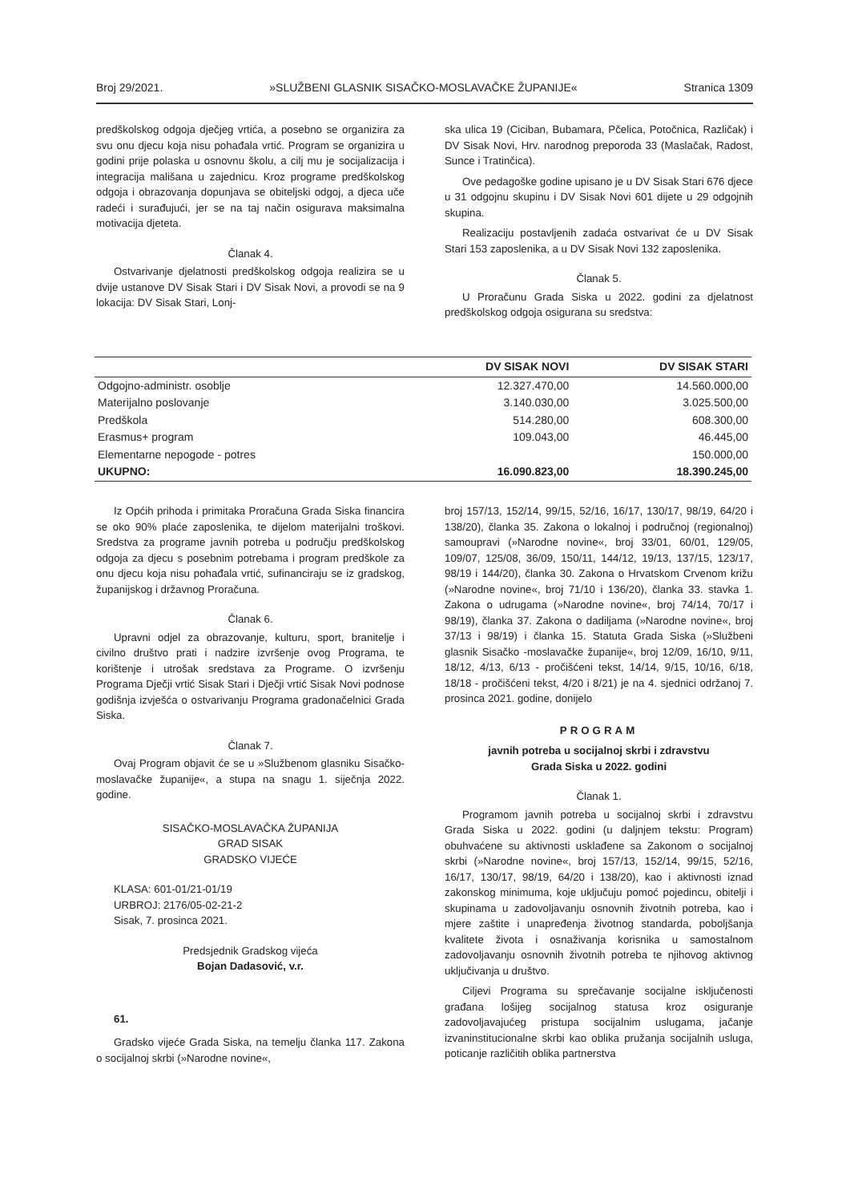Broj 29/2021. »SLUŽBENI GLASNIK SISAČKO-MOSLAVAČKE ŽUPANIJE« Stranica 1309
predškolskog odgoja dječjeg vrtića, a posebno se organizira za svu onu djecu koja nisu pohađala vrtić. Program se organizira u godini prije polaska u osnovnu školu, a cilj mu je socijalizacija i integracija mališana u zajednicu. Kroz programe predškolskog odgoja i obrazovanja dopunjava se obiteljski odgoj, a djeca uče radeći i surađujući, jer se na taj način osigurava maksimalna motivacija djeteta.
Članak 4.
Ostvarivanje djelatnosti predškolskog odgoja realizira se u dvije ustanove DV Sisak Stari i DV Sisak Novi, a provodi se na 9 lokacija: DV Sisak Stari, Lonj-
ska ulica 19 (Ciciban, Bubamara, Pčelica, Potočnica, Različak) i DV Sisak Novi, Hrv. narodnog preporoda 33 (Maslačak, Radost, Sunce i Tratinčica).
Ove pedagoške godine upisano je u DV Sisak Stari 676 djece u 31 odgojnu skupinu i DV Sisak Novi 601 dijete u 29 odgojnih skupina.
Realizaciju postavljenih zadaća ostvarivat će u DV Sisak Stari 153 zaposlenika, a u DV Sisak Novi 132 zaposlenika.
Članak 5.
U Proračunu Grada Siska u 2022. godini za djelatnost predškolskog odgoja osigurana su sredstva:
| | DV SISAK NOVI | DV SISAK STARI |
| --- | --- | --- |
| Odgojno-administr. osoblje | 12.327.470,00 | 14.560.000,00 |
| Materijalno poslovanje | 3.140.030,00 | 3.025.500,00 |
| Predškola | 514.280,00 | 608.300,00 |
| Erasmus+ program | 109.043,00 | 46.445,00 |
| Elementarne nepogode - potres | | 150.000,00 |
| UKUPNO: | 16.090.823,00 | 18.390.245,00 |
Iz Općih prihoda i primitaka Proračuna Grada Siska financira se oko 90% plaće zaposlenika, te dijelom materijalni troškovi. Sredstva za programe javnih potreba u području predškolskog odgoja za djecu s posebnim potrebama i program predškole za onu djecu koja nisu pohađala vrtić, sufinanciraju se iz gradskog, županijskog i državnog Proračuna.
Članak 6.
Upravni odjel za obrazovanje, kulturu, sport, branitelje i civilno društvo prati i nadzire izvršenje ovog Programa, te korištenje i utrošak sredstava za Programe. O izvršenju Programa Dječji vrtić Sisak Stari i Dječji vrtić Sisak Novi podnose godišnja izvješća o ostvarivanju Programa gradonačelnici Grada Siska.
Članak 7.
Ovaj Program objavit će se u »Službenom glasniku Sisačko-moslavačke županije«, a stupa na snagu 1. siječnja 2022. godine.
SISAČKO-MOSLAVAČKA ŽUPANIJA
GRAD SISAK
GRADSKO VIJEĆE
KLASA: 601-01/21-01/19
URBROJ: 2176/05-02-21-2
Sisak, 7. prosinca 2021.
Predsjednik Gradskog vijeća
Bojan Dadasović, v.r.
61.
Gradsko vijeće Grada Siska, na temelju članka 117. Zakona o socijalnoj skrbi (»Narodne novine«,
broj 157/13, 152/14, 99/15, 52/16, 16/17, 130/17, 98/19, 64/20 i 138/20), članka 35. Zakona o lokalnoj i područnoj (regionalnoj) samoupravi (»Narodne novine«, broj 33/01, 60/01, 129/05, 109/07, 125/08, 36/09, 150/11, 144/12, 19/13, 137/15, 123/17, 98/19 i 144/20), članka 30. Zakona o Hrvatskom Crvenom križu (»Narodne novine«, broj 71/10 i 136/20), članka 33. stavka 1. Zakona o udrugama (»Narodne novine«, broj 74/14, 70/17 i 98/19), članka 37. Zakona o dadiljama (»Narodne novine«, broj 37/13 i 98/19) i članka 15. Statuta Grada Siska (»Službeni glasnik Sisačko -moslavačke županije«, broj 12/09, 16/10, 9/11, 18/12, 4/13, 6/13 - pročišćeni tekst, 14/14, 9/15, 10/16, 6/18, 18/18 - pročišćeni tekst, 4/20 i 8/21) je na 4. sjednici održanoj 7. prosinca 2021. godine, donijelo
PROGRAM
javnih potreba u socijalnoj skrbi i zdravstvu
Grada Siska u 2022. godini
Članak 1.
Programom javnih potreba u socijalnoj skrbi i zdravstvu Grada Siska u 2022. godini (u daljnjem tekstu: Program) obuhvaćene su aktivnosti usklađene sa Zakonom o socijalnoj skrbi (»Narodne novine«, broj 157/13, 152/14, 99/15, 52/16, 16/17, 130/17, 98/19, 64/20 i 138/20), kao i aktivnosti iznad zakonskog minimuma, koje uključuju pomoć pojedincu, obitelji i skupinama u zadovoljavanju osnovnih životnih potreba, kao i mjere zaštite i unapređenja životnog standarda, poboljšanja kvalitete života i osnaživanja korisnika u samostalnom zadovoljavanju osnovnih životnih potreba te njihovog aktivnog uključivanja u društvo.
Ciljevi Programa su sprečavanje socijalne isključenosti građana lošijeg socijalnog statusa kroz osiguranje zadovoljavajućeg pristupa socijalnim uslugama, jačanje izvaninstitucionalne skrbi kao oblika pružanja socijalnih usluga, poticanje različitih oblika partnerstva